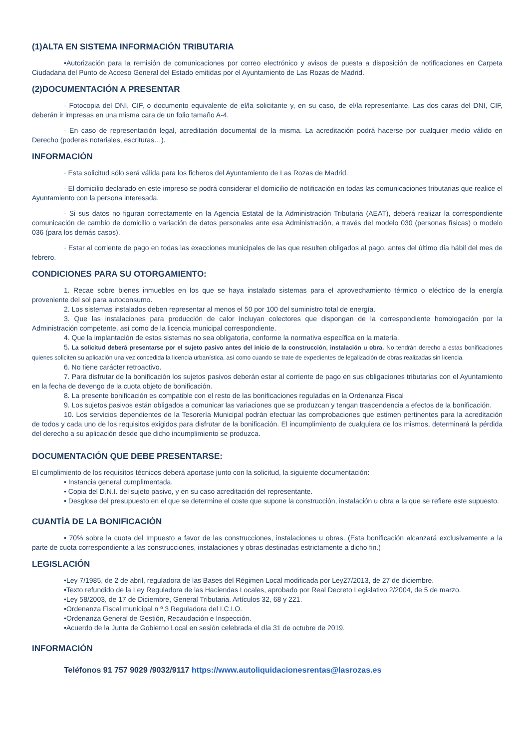(1)ALTA EN SISTEMA INFORMACIÓN TRIBUTARIA
•Autorización para la remisión de comunicaciones por correo electrónico y avisos de puesta a disposición de notificaciones en Carpeta Ciudadana del Punto de Acceso General del Estado emitidas por el Ayuntamiento de Las Rozas de Madrid.
(2)DOCUMENTACIÓN A PRESENTAR
· Fotocopia del DNI, CIF, o documento equivalente de el/la solicitante y, en su caso, de el/la representante. Las dos caras del DNI, CIF, deberán ir impresas en una misma cara de un folio tamaño A-4.
· En caso de representación legal, acreditación documental de la misma. La acreditación podrá hacerse por cualquier medio válido en Derecho (poderes notariales, escrituras…).
INFORMACIÓN
· Esta solicitud sólo será válida para los ficheros del Ayuntamiento de Las Rozas de Madrid.
· El domicilio declarado en este impreso se podrá considerar el domicilio de notificación en todas las comunicaciones tributarias que realice el Ayuntamiento con la persona interesada.
· Si sus datos no figuran correctamente en la Agencia Estatal de la Administración Tributaria (AEAT), deberá realizar la correspondiente comunicación de cambio de domicilio o variación de datos personales ante esa Administración, a través del modelo 030 (personas físicas) o modelo 036 (para los demás casos).
· Estar al corriente de pago en todas las exacciones municipales de las que resulten obligados al pago, antes del último día hábil del mes de febrero.
CONDICIONES PARA SU OTORGAMIENTO:
1. Recae sobre bienes inmuebles en los que se haya instalado sistemas para el aprovechamiento térmico o eléctrico de la energía proveniente del sol para autoconsumo.
2. Los sistemas instalados deben representar al menos el 50 por 100 del suministro total de energía.
3. Que las instalaciones para producción de calor incluyan colectores que dispongan de la correspondiente homologación por la Administración competente, así como de la licencia municipal correspondiente.
4. Que la implantación de estos sistemas no sea obligatoria, conforme la normativa específica en la materia.
5. La solicitud deberá presentarse por el sujeto pasivo antes del inicio de la construcción, instalación u obra. No tendrán derecho a estas bonificaciones quienes soliciten su aplicación una vez concedida la licencia urbanística, así como cuando se trate de expedientes de legalización de obras realizadas sin licencia.
6. No tiene carácter retroactivo.
7. Para disfrutar de la bonificación los sujetos pasivos deberán estar al corriente de pago en sus obligaciones tributarias con el Ayuntamiento en la fecha de devengo de la cuota objeto de bonificación.
8. La presente bonificación es compatible con el resto de las bonificaciones reguladas en la Ordenanza Fiscal
9. Los sujetos pasivos están obligados a comunicar las variaciones que se produzcan y tengan trascendencia a efectos de la bonificación.
10. Los servicios dependientes de la Tesorería Municipal podrán efectuar las comprobaciones que estimen pertinentes para la acreditación de todos y cada uno de los requisitos exigidos para disfrutar de la bonificación. El incumplimiento de cualquiera de los mismos, determinará la pérdida del derecho a su aplicación desde que dicho incumplimiento se produzca.
DOCUMENTACIÓN QUE DEBE PRESENTARSE:
El cumplimiento de los requisitos técnicos deberá aportase junto con la solicitud, la siguiente documentación:
• Instancia general cumplimentada.
• Copia del D.N.I. del sujeto pasivo, y en su caso acreditación del representante.
• Desglose del presupuesto en el que se determine el coste que supone la construcción, instalación u obra a la que se refiere este supuesto.
CUANTÍA DE LA BONIFICACIÓN
• 70% sobre la cuota del Impuesto a favor de las construcciones, instalaciones u obras. (Esta bonificación alcanzará exclusivamente a la parte de cuota correspondiente a las construcciones, instalaciones y obras destinadas estrictamente a dicho fin.)
LEGISLACIÓN
•Ley 7/1985, de 2 de abril, reguladora de las Bases del Régimen Local modificada por Ley27/2013, de 27 de diciembre.
•Texto refundido de la Ley Reguladora de las Haciendas Locales, aprobado por Real Decreto Legislativo 2/2004, de 5 de marzo.
•Ley 58/2003, de 17 de Diciembre, General Tributaria. Artículos 32, 68 y 221.
•Ordenanza Fiscal municipal n º 3 Reguladora del I.C.I.O.
•Ordenanza General de Gestión, Recaudación e Inspección.
•Acuerdo de la Junta de Gobierno Local en sesión celebrada el día 31 de octubre de 2019.
INFORMACIÓN
Teléfonos 91 757 9029 /9032/9117 https://www.autoliquidacionesrentas@lasrozas.es